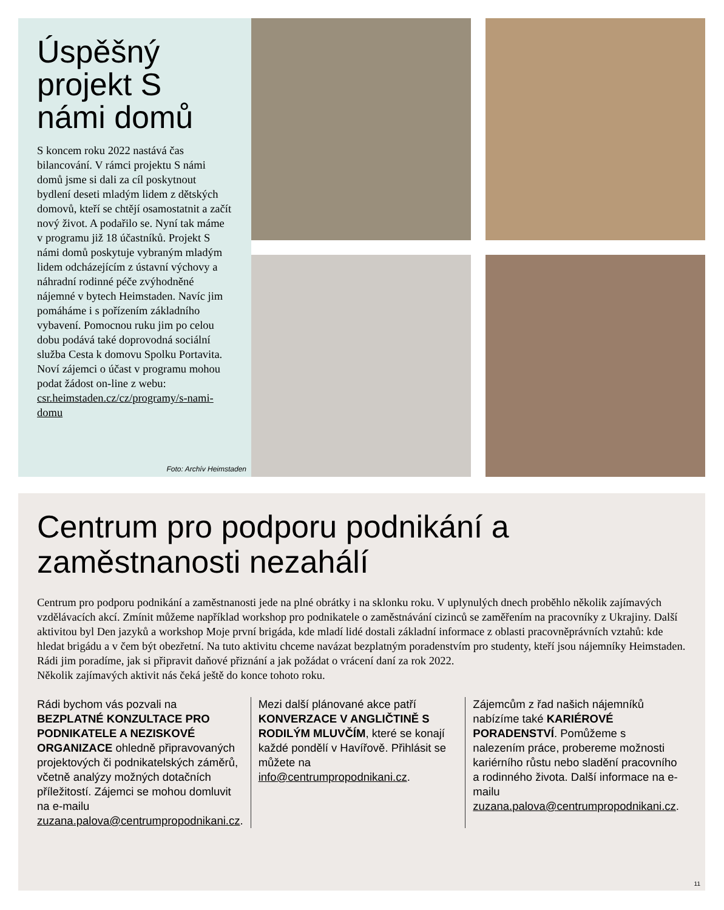Úspěšný projekt S námi domů
S koncem roku 2022 nastává čas bilancování. V rámci projektu S námi domů jsme si dali za cíl poskytnout bydlení deseti mladým lidem z dětských domovů, kteří se chtějí osamostatnit a začít nový život. A podařilo se. Nyní tak máme v programu již 18 účastníků. Projekt S námi domů poskytuje vybraným mladým lidem odcházejícím z ústavní výchovy a náhradní rodinné péče zvýhodněné nájemné v bytech Heimstaden. Navíc jim pomáháme i s pořízením základního vybavení. Pomocnou ruku jim po celou dobu podává také doprovodná sociální služba Cesta k domovu Spolku Portavita. Noví zájemci o účast v programu mohou podat žádost on-line z webu: csr.heimstaden.cz/cz/programy/s-nami-domu
Foto: Archív Heimstaden
Centrum pro podporu podnikání a zaměstnanosti nezahálí
Centrum pro podporu podnikání a zaměstnanosti jede na plné obrátky i na sklonku roku. V uplynulých dnech proběhlo několik zajímavých vzdělávacích akcí. Zmínit můžeme například workshop pro podnikatele o zaměstnávání cizinců se zaměřením na pracovníky z Ukrajiny. Další aktivitou byl Den jazyků a workshop Moje první brigáda, kde mladí lidé dostali základní informace z oblasti pracovněprávních vztahů: kde hledat brigádu a v čem být obezřetní. Na tuto aktivitu chceme navázat bezplatným poradenstvím pro studenty, kteří jsou nájemníky Heimstaden. Rádi jim poradíme, jak si připravit daňové přiznání a jak požádat o vrácení daní za rok 2022.
Několik zajímavých aktivit nás čeká ještě do konce tohoto roku.
Rádi bychom vás pozvali na BEZPLATNÉ KONZULTACE PRO PODNIKATELE A NEZISKOVÉ ORGANIZACE ohledně připravovaných projektových či podnikatelských záměrů, včetně analýzy možných dotačních příležitostí. Zájemci se mohou domluvit na e-mailu zuzana.palova@centrumpropodnikani.cz.
Mezi další plánované akce patří KONVERZACE V ANGLIČTINĚ S RODILÝM MLUVČÍM, které se konají každé pondělí v Havířově. Přihlásit se můžete na info@centrumpropodnikani.cz.
Zájemcům z řad našich nájemníků nabízíme také KARIÉROVÉ PORADENSTVÍ. Pomůžeme s nalezením práce, probereme možnosti kariérního růstu nebo sladění pracovního a rodinného života. Další informace na e-mailu zuzana.palova@centrumpropodnikani.cz.
11